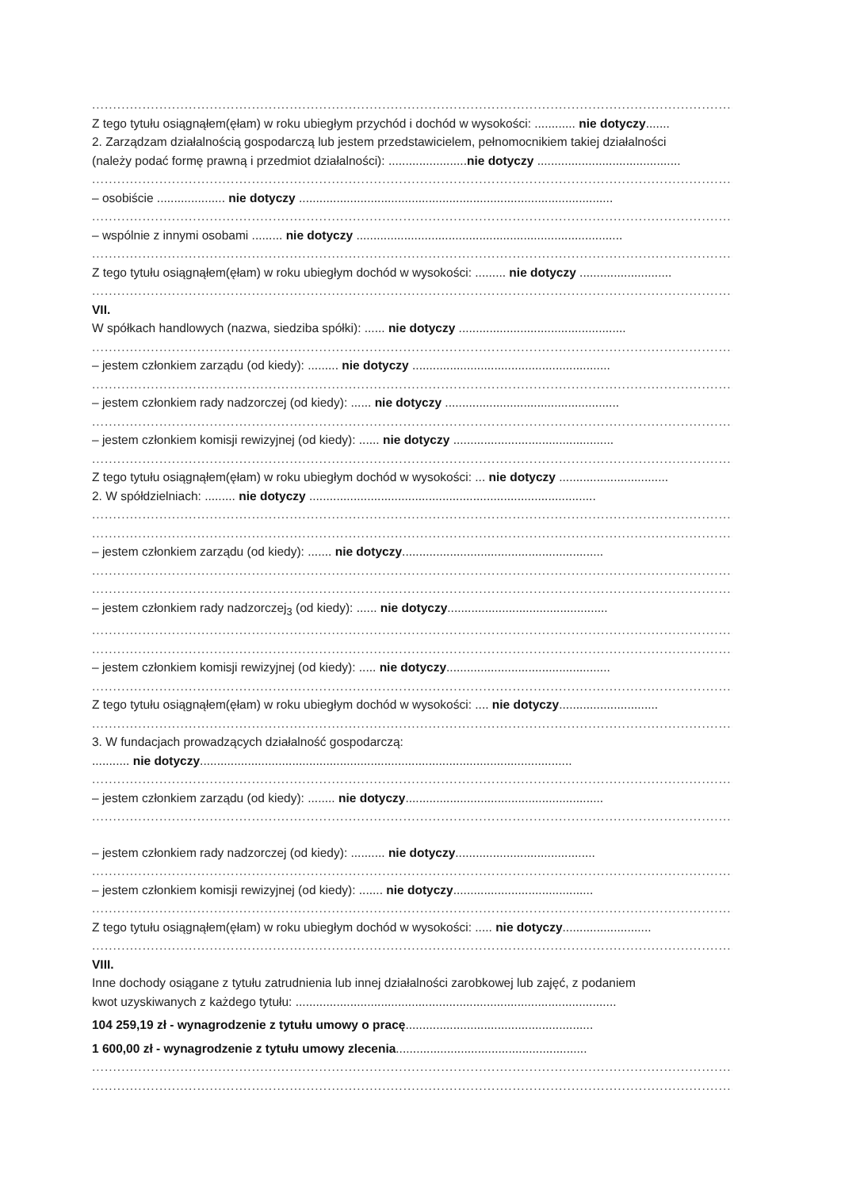........................................................................................................................................................................
Z tego tytułu osiągnąłem(ęłam) w roku ubiegłym przychód i dochód w wysokości: ............ nie dotyczy.......
2. Zarządzam działalnością gospodarczą lub jestem przedstawicielem, pełnomocnikiem takiej działalności
(należy podać formę prawną i przedmiot działalności): .......................nie dotyczy ..........................................
........................................................................................................................................................................
– osobiście .................... nie dotyczy ............................................................................................
........................................................................................................................................................................
– wspólnie z innymi osobami ......... nie dotyczy ..............................................................................
........................................................................................................................................................................
Z tego tytułu osiągnąłem(ęłam) w roku ubiegłym dochód w wysokości: ......... nie dotyczy ...........................
........................................................................................................................................................................
VII.
W spółkach handlowych (nazwa, siedziba spółki): ...... nie dotyczy .................................................
........................................................................................................................................................................
– jestem członkiem zarządu (od kiedy): ......... nie dotyczy ..........................................................
........................................................................................................................................................................
– jestem członkiem rady nadzorczej (od kiedy): ...... nie dotyczy ...................................................
........................................................................................................................................................................
– jestem członkiem komisji rewizyjnej (od kiedy): ...... nie dotyczy ...............................................
........................................................................................................................................................................
Z tego tytułu osiągnąłem(ęłam) w roku ubiegłym dochód w wysokości: ... nie dotyczy ................................
2. W spółdzielniach: ......... nie dotyczy ....................................................................................
........................................................................................................................................................................
........................................................................................................................................................................
– jestem członkiem zarządu (od kiedy): ....... nie dotyczy...........................................................
........................................................................................................................................................................
........................................................................................................................................................................
– jestem członkiem rady nadzorczej<sub>3</sub> (od kiedy): ...... nie dotyczy...............................................
........................................................................................................................................................................
........................................................................................................................................................................
– jestem członkiem komisji rewizyjnej (od kiedy): ..... nie dotyczy................................................
........................................................................................................................................................................
Z tego tytułu osiągnąłem(ęłam) w roku ubiegłym dochód w wysokości: .... nie dotyczy.............................
........................................................................................................................................................................
3. W fundacjach prowadzących działalność gospodarczą:
........... nie dotyczy.............................................................................................................
........................................................................................................................................................................
– jestem członkiem zarządu (od kiedy): ........ nie dotyczy..........................................................
........................................................................................................................................................................
– jestem członkiem rady nadzorczej (od kiedy): .......... nie dotyczy.........................................
........................................................................................................................................................................
– jestem członkiem komisji rewizyjnej (od kiedy): ....... nie dotyczy.........................................
........................................................................................................................................................................
Z tego tytułu osiągnąłem(ęłam) w roku ubiegłym dochód w wysokości: ..... nie dotyczy..........................
........................................................................................................................................................................
VIII.
Inne dochody osiągane z tytułu zatrudnienia lub innej działalności zarobkowej lub zajęć, z podaniem
kwot uzyskiwanych z każdego tytułu: ..............................................................................................
104 259,19 zł - wynagrodzenie z tytułu umowy o pracę.......................................................
1 600,00 zł - wynagrodzenie z tytułu umowy zlecenia........................................................
........................................................................................................................................................................
........................................................................................................................................................................